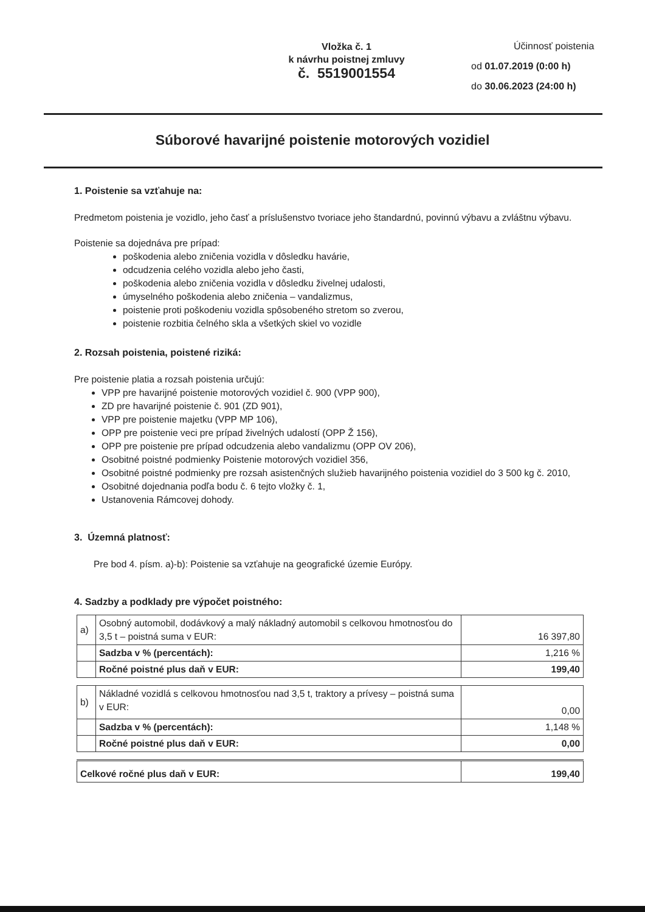Vložka č. 1
k návrhu poistnej zmluvy
č. 5519001554
Účinnosť poistenia
od 01.07.2019 (0:00 h)
do 30.06.2023 (24:00 h)
Súborové havarijné poistenie motorových vozidiel
1. Poistenie sa vzťahuje na:
Predmetom poistenia je vozidlo, jeho časť a príslušenstvo tvoriace jeho štandardnú, povinnú výbavu a zvláštnu výbavu.
Poistenie sa dojednáva pre prípad:
poškodenia alebo zničenia vozidla v dôsledku havárie,
odcudzenia celého vozidla alebo jeho časti,
poškodenia alebo zničenia vozidla v dôsledku živelnej udalosti,
úmyselného poškodenia alebo zničenia – vandalizmus,
poistenie proti poškodeniu vozidla spôsobeného stretom so zverou,
poistenie rozbitia čelného skla a všetkých skiel vo vozidle
2. Rozsah poistenia, poistené riziká:
Pre poistenie platia a rozsah poistenia určujú:
VPP pre havarijné poistenie motorových vozidiel č. 900 (VPP 900),
ZD pre havarijné poistenie č. 901 (ZD 901),
VPP pre poistenie majetku (VPP MP 106),
OPP pre poistenie veci pre prípad živelných udalostí (OPP Ž 156),
OPP pre poistenie pre prípad odcudzenia alebo vandalizmu (OPP OV 206),
Osobitné poistné podmienky Poistenie motorových vozidiel 356,
Osobitné poistné podmienky pre rozsah asistenčných služieb havarijného poistenia vozidiel do 3 500 kg č. 2010,
Osobitné dojednania podľa bodu č. 6 tejto vložky č. 1,
Ustanovenia Rámcovej dohody.
3. Územná platnosť:
Pre bod 4. písm. a)-b): Poistenie sa vzťahuje na geografické územie Európy.
4. Sadzby a podklady pre výpočet poistného:
| a) | Osobný automobil, dodávkový a malý nákladný automobil s celkovou hmotnosťou do 3,5 t – poistná suma v EUR: | 16 397,80 |
| | Sadzba v % (percentách): | 1,216 % |
| | Ročné poistné plus daň v EUR: | 199,40 |
| b) | Nákladné vozidlá s celkovou hmotnosťou nad 3,5 t, traktory a prívesy – poistná suma v EUR: | 0,00 |
| | Sadzba v % (percentách): | 1,148 % |
| | Ročné poistné plus daň v EUR: | 0,00 |
| Celkové ročné plus daň v EUR: | 199,40 |